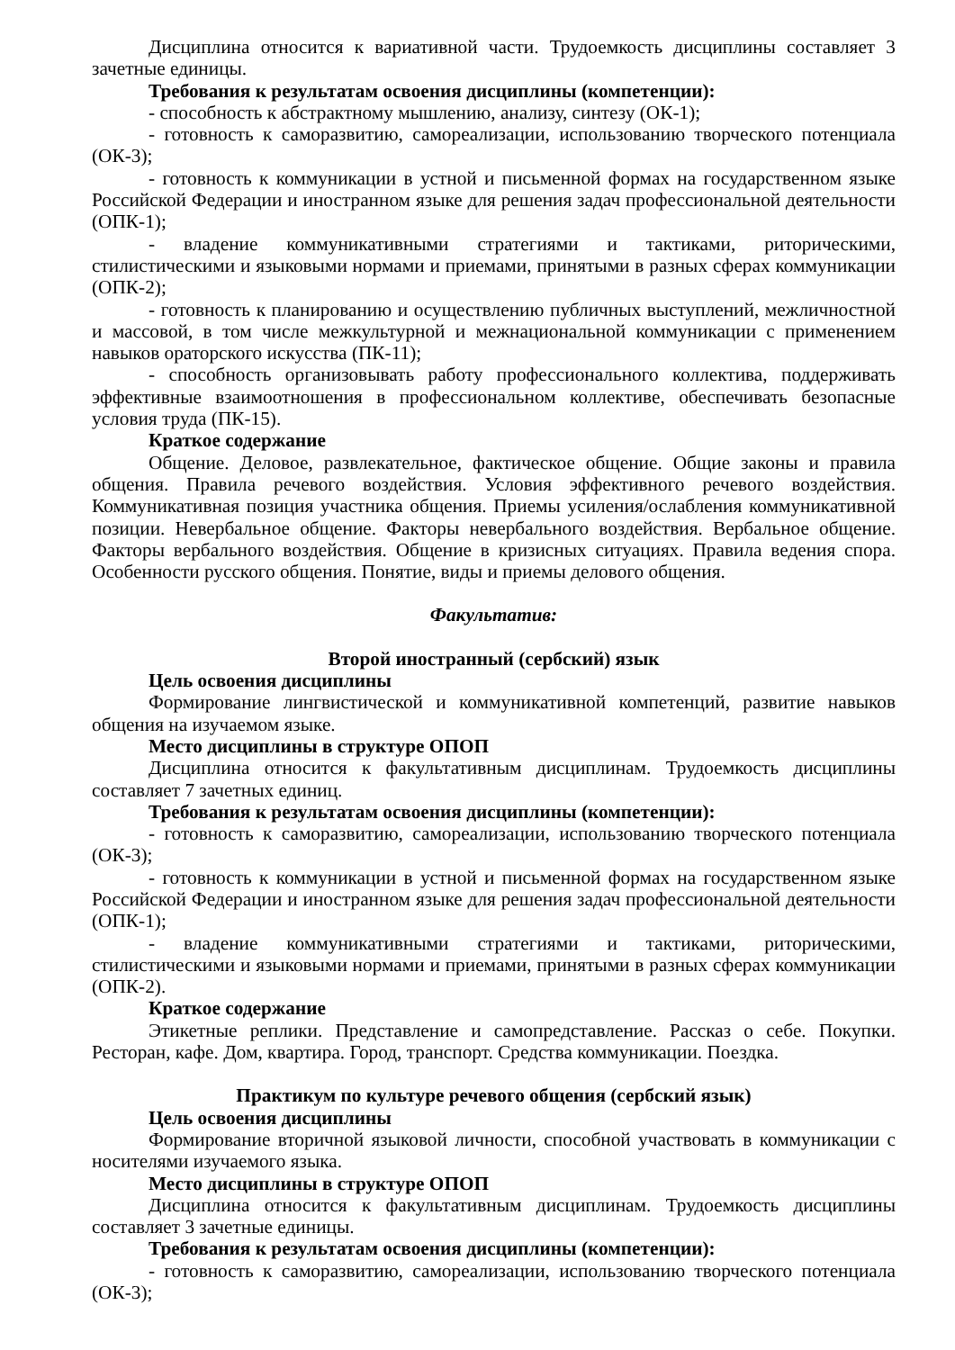Дисциплина относится к вариативной части. Трудоемкость дисциплины составляет 3 зачетные единицы.
Требования к результатам освоения дисциплины (компетенции):
- способность к абстрактному мышлению, анализу, синтезу (ОК-1);
- готовность к саморазвитию, самореализации, использованию творческого потенциала (ОК-3);
- готовность к коммуникации в устной и письменной формах на государственном языке Российской Федерации и иностранном языке для решения задач профессиональной деятельности (ОПК-1);
- владение коммуникативными стратегиями и тактиками, риторическими, стилистическими и языковыми нормами и приемами, принятыми в разных сферах коммуникации (ОПК-2);
- готовность к планированию и осуществлению публичных выступлений, межличностной и массовой, в том числе межкультурной и межнациональной коммуникации с применением навыков ораторского искусства (ПК-11);
- способность организовывать работу профессионального коллектива, поддерживать эффективные взаимоотношения в профессиональном коллективе, обеспечивать безопасные условия труда (ПК-15).
Краткое содержание
Общение. Деловое, развлекательное, фактическое общение. Общие законы и правила общения. Правила речевого воздействия. Условия эффективного речевого воздействия. Коммуникативная позиция участника общения. Приемы усиления/ослабления коммуникативной позиции. Невербальное общение. Факторы невербального воздействия. Вербальное общение. Факторы вербального воздействия. Общение в кризисных ситуациях. Правила ведения спора. Особенности русского общения. Понятие, виды и приемы делового общения.
Факультатив:
Второй иностранный (сербский) язык
Цель освоения дисциплины
Формирование лингвистической и коммуникативной компетенций, развитие навыков общения на изучаемом языке.
Место дисциплины в структуре ОПОП
Дисциплина относится к факультативным дисциплинам. Трудоемкость дисциплины составляет 7 зачетных единиц.
Требования к результатам освоения дисциплины (компетенции):
- готовность к саморазвитию, самореализации, использованию творческого потенциала (ОК-3);
- готовность к коммуникации в устной и письменной формах на государственном языке Российской Федерации и иностранном языке для решения задач профессиональной деятельности (ОПК-1);
- владение коммуникативными стратегиями и тактиками, риторическими, стилистическими и языковыми нормами и приемами, принятыми в разных сферах коммуникации (ОПК-2).
Краткое содержание
Этикетные реплики. Представление и самопредставление. Рассказ о себе. Покупки. Ресторан, кафе. Дом, квартира. Город, транспорт. Средства коммуникации. Поездка.
Практикум по культуре речевого общения (сербский язык)
Цель освоения дисциплины
Формирование вторичной языковой личности, способной участвовать в коммуникации с носителями изучаемого языка.
Место дисциплины в структуре ОПОП
Дисциплина относится к факультативным дисциплинам. Трудоемкость дисциплины составляет 3 зачетные единицы.
Требования к результатам освоения дисциплины (компетенции):
- готовность к саморазвитию, самореализации, использованию творческого потенциала (ОК-3);